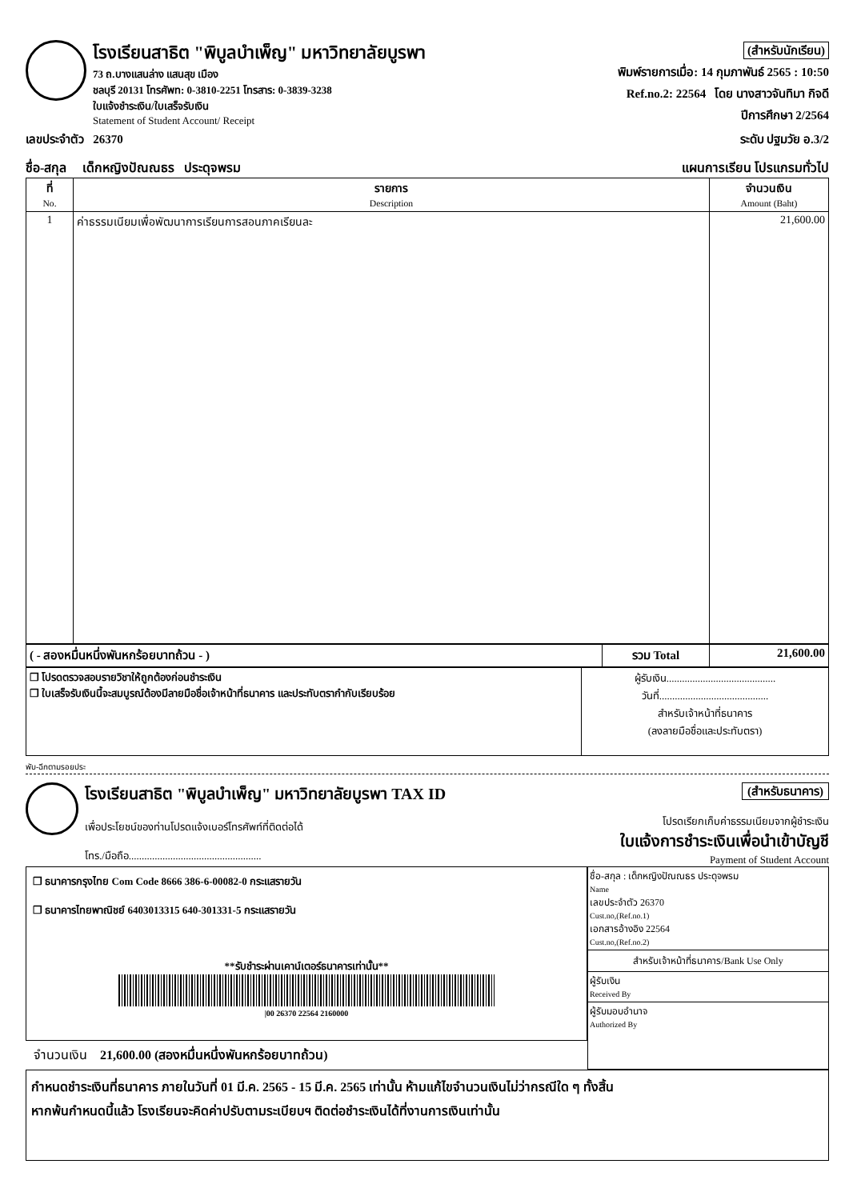โรงเรียนสาธิต "พิบูลบำเพ็ญ" มหาวิทยาลัยบูรพา
73 ถ.บางแสนล่าง แสนสุข เมือง
ชลบุรี 20131 โทรศัพท: 0-3810-2251 โทรสาร: 0-3839-3238
ใบแจ้งชำระเงิน/ใบเสร็จรับเงิน
Statement of Student Account/ Receipt
(สำหรับนักเรียน)
พิมพ์รายการเมื่อ: 14 กุมภาพันธ์ 2565 : 10:50
Ref.no.2: 22564 โดย นางสาวจันทิมา กิจดี
ปีการศึกษา 2/2564
เลขประจำตัว 26370 ระดับ ปฐมวัย อ.3/2
ชื่อ-สกุล เด็กหญิงปัณณธร ประดุจพรม แผนการเรียน โปรแกรมทั่วไป
| ที่ No. | รายการ Description | จำนวนเงิน Amount (Baht) |
| --- | --- | --- |
| 1 | ค่าธรรมเนียมเพื่อพัฒนาการเรียนการสอนภาคเรียนละ | 21,600.00 |
| ( - สองหมื่นหนึ่งพันหกร้อยบาทถ้วน - ) | รวม Total | 21,600.00 |
| ❒ โปรดตรวจสอบรายวิชาให้ถูกต้องก่อนชำระเงิน ❒ ใบเสร็จรับเงินนี้จะสมบูรณ์ต้องมีลายมือชื่อเจ้าหน้าที่ธนาคาร และประทับตรากำกับเรียบร้อย | ผู้รับเงิน.......................................... วันที่.......................................... สำหรับเจ้าหน้าที่ธนาคาร (ลงลายมือชื่อและประทับตรา) |
พับ-ฉีกตามรอยประ
โรงเรียนสาธิต "พิบูลบำเพ็ญ" มหาวิทยาลัยบูรพา TAX ID
เพื่อประโยชน์ของท่านโปรดแจ้งเบอร์โทรศัพท์ที่ติดต่อได้
โทร./มือถือ...................................................
(สำหรับธนาคาร)
โปรดเรียกเก็บค่าธรรมเนียมจากผู้ชำระเงิน
ใบแจ้งการชำระเงินเพื่อนำเข้าบัญชี
Payment of Student Account
❒ ธนาคารกรุงไทย Com Code 8666 386-6-00082-0 กระแสรายวัน
❒ ธนาคารไทยพาณิชย์ 6403013315 640-301331-5 กระแสรายวัน
**รับชำระผ่านเคาน์เตอร์ธนาคารเท่านั้น**
|00 26370 22564 2160000
จำนวนเงิน 21,600.00 (สองหมื่นหนึ่งพันหกร้อยบาทถ้วน)
ชื่อ-สกุล : เด็กหญิงปัณณธร ประดุจพรม
Name
เลขประจำตัว 26370
Cust.no,(Ref.no.1)
เอกสารอ้างอิง 22564
Cust.no,(Ref.no.2)
สำหรับเจ้าหน้าที่ธนาคาร/Bank Use Only
ผู้รับเงิน
Received By
ผู้รับมอบอำนาจ
Authorized By
กำหนดชำระเงินที่ธนาคาร ภายในวันที่ 01 มี.ค. 2565 - 15 มี.ค. 2565 เท่านั้น ห้ามแก้ไขจำนวนเงินไม่ว่ากรณีใด ๆ ทั้งสิ้น
หากพ้นกำหนดนี้แล้ว โรงเรียนจะคิดค่าปรับตามระเบียบฯ ติดต่อชำระเงินได้ที่งานการเงินเท่านั้น